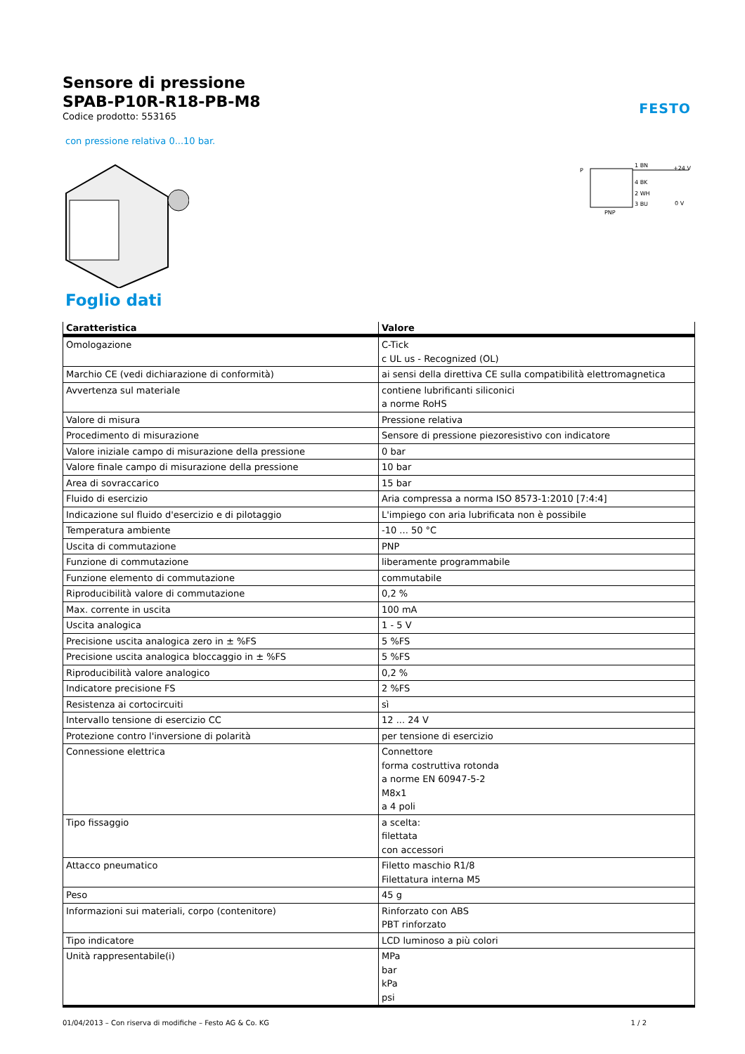FESTO
Sensore di pressione
SPAB-P10R-R18-PB-M8
Codice prodotto: 553165
con pressione relativa 0...10 bar.
P
PNP
1 BN
4 BK
2 WH
3 BU
+24 V
0 V
Foglio dati
| Caratteristica | Valore |
| --- | --- |
| Omologazione | C-Tick c UL us - Recognized (OL) |
| Marchio CE (vedi dichiarazione di conformità) | ai sensi della direttiva CE sulla compatibilità elettromagnetica |
| Avvertenza sul materiale | contiene lubrificanti siliconici a norme RoHS |
| Valore di misura | Pressione relativa |
| Procedimento di misurazione | Sensore di pressione piezoresistivo con indicatore |
| Valore iniziale campo di misurazione della pressione | 0 bar |
| Valore finale campo di misurazione della pressione | 10 bar |
| Area di sovraccarico | 15 bar |
| Fluido di esercizio | Aria compressa a norma ISO 8573-1:2010 [7:4:4] |
| Indicazione sul fluido d'esercizio e di pilotaggio | L'impiego con aria lubrificata non è possibile |
| Temperatura ambiente | -10 ... 50 °C |
| Uscita di commutazione | PNP |
| Funzione di commutazione | liberamente programmabile |
| Funzione elemento di commutazione | commutabile |
| Riproducibilità valore di commutazione | 0,2 % |
| Max. corrente in uscita | 100 mA |
| Uscita analogica | 1 - 5 V |
| Precisione uscita analogica zero in ± %FS | 5 %FS |
| Precisione uscita analogica bloccaggio in ± %FS | 5 %FS |
| Riproducibilità valore analogico | 0,2 % |
| Indicatore precisione FS | 2 %FS |
| Resistenza ai cortocircuiti | sì |
| Intervallo tensione di esercizio CC | 12 ... 24 V |
| Protezione contro l'inversione di polarità | per tensione di esercizio |
| Connessione elettrica | Connettore forma costruttiva rotonda a norme EN 60947-5-2 M8x1 a 4 poli |
| Tipo fissaggio | a scelta: filettata con accessori |
| Attacco pneumatico | Filetto maschio R1/8 Filettatura interna M5 |
| Peso | 45 g |
| Informazioni sui materiali, corpo (contenitore) | Rinforzato con ABS PBT rinforzato |
| Tipo indicatore | LCD luminoso a più colori |
| Unità rappresentabile(i) | MPa bar kPa psi |
01/04/2013 – Con riserva di modifiche – Festo AG & Co. KG 1 / 2